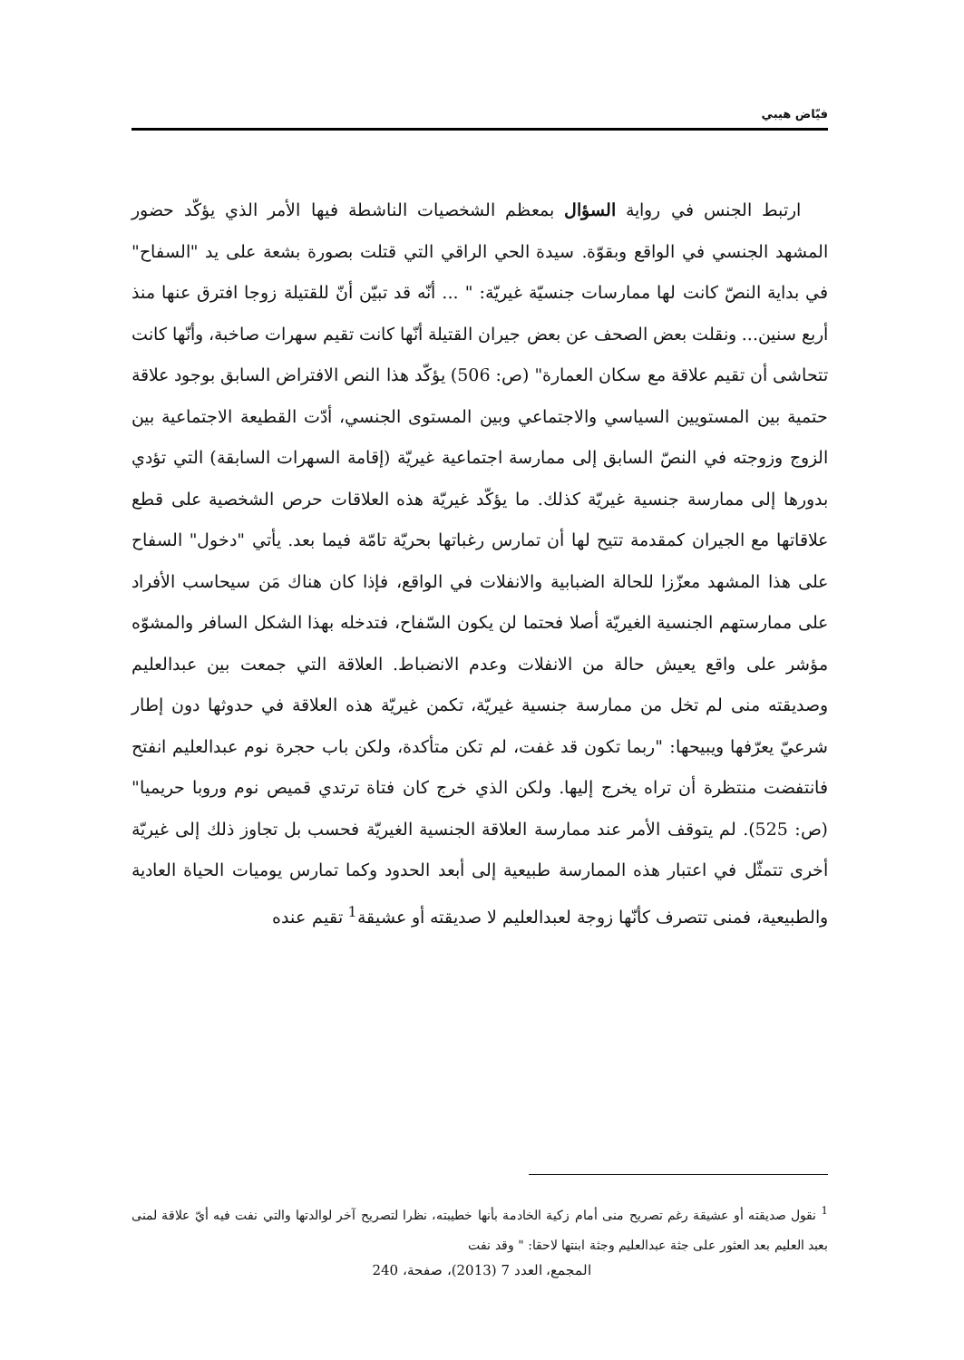فيّاض هيبي
ارتبط الجنس في رواية السؤال بمعظم الشخصيات الناشطة فيها الأمر الذي يؤكّد حضور المشهد الجنسي في الواقع وبقوّة. سيدة الحي الراقي التي قتلت بصورة بشعة على يد "السفاح" في بداية النصّ كانت لها ممارسات جنسيّة غيريّة: " ... أنّه قد تبيّن أنّ للقتيلة زوجا افترق عنها منذ أربع سنين... ونقلت بعض الصحف عن بعض جيران القتيلة أنّها كانت تقيم سهرات صاخبة، وأنّها كانت تتحاشى أن تقيم علاقة مع سكان العمارة" (ص: 506) يؤكّد هذا النص الافتراض السابق بوجود علاقة حتمية بين المستويين السياسي والاجتماعي وبين المستوى الجنسي، أدّت القطيعة الاجتماعية بين الزوج وزوجته في النصّ السابق إلى ممارسة اجتماعية غيريّة (إقامة السهرات السابقة) التي تؤدي بدورها إلى ممارسة جنسية غيريّة كذلك. ما يؤكّد غيريّة هذه العلاقات حرص الشخصية على قطع علاقاتها مع الجيران كمقدمة تتيح لها أن تمارس رغباتها بحريّة تامّة فيما بعد. يأتي "دخول" السفاح على هذا المشهد معزّزا للحالة الضبابية والانفلات في الواقع، فإذا كان هناك مَن سيحاسب الأفراد على ممارستهم الجنسية الغيريّة أصلا فحتما لن يكون السّفاح، فتدخله بهذا الشكل السافر والمشوّه مؤشر على واقع يعيش حالة من الانفلات وعدم الانضباط. العلاقة التي جمعت بين عبدالعليم وصديقته منى لم تخل من ممارسة جنسية غيريّة، تكمن غيريّة هذه العلاقة في حدوثها دون إطار شرعيّ يعرّفها ويبيحها: "ربما تكون قد غفت، لم تكن متأكدة، ولكن باب حجرة نوم عبدالعليم انفتح فانتفضت منتظرة أن تراه يخرج إليها. ولكن الذي خرج كان فتاة ترتدي قميص نوم وروبا حريميا" (ص: 525). لم يتوقف الأمر عند ممارسة العلاقة الجنسية الغيريّة فحسب بل تجاوز ذلك إلى غيريّة أخرى تتمثّل في اعتبار هذه الممارسة طبيعية إلى أبعد الحدود وكما تمارس يوميات الحياة العادية والطبيعية، فمنى تتصرف كأنّها زوجة لعبدالعليم لا صديقته أو عشيقة<sup>1</sup> تقيم عنده
<sup>1</sup> نقول صديقته أو عشيقة رغم تصريح منى أمام زكية الخادمة بأنها خطيبته، نظرا لتصريح آخر لوالدتها والتي نفت فيه أيّ علاقة لمنى بعبد العليم بعد العثور على جثة عبدالعليم وجثة ابنتها لاحقا: " وقد نفت
المجمع، العدد 7 (2013)، صفحة، 240